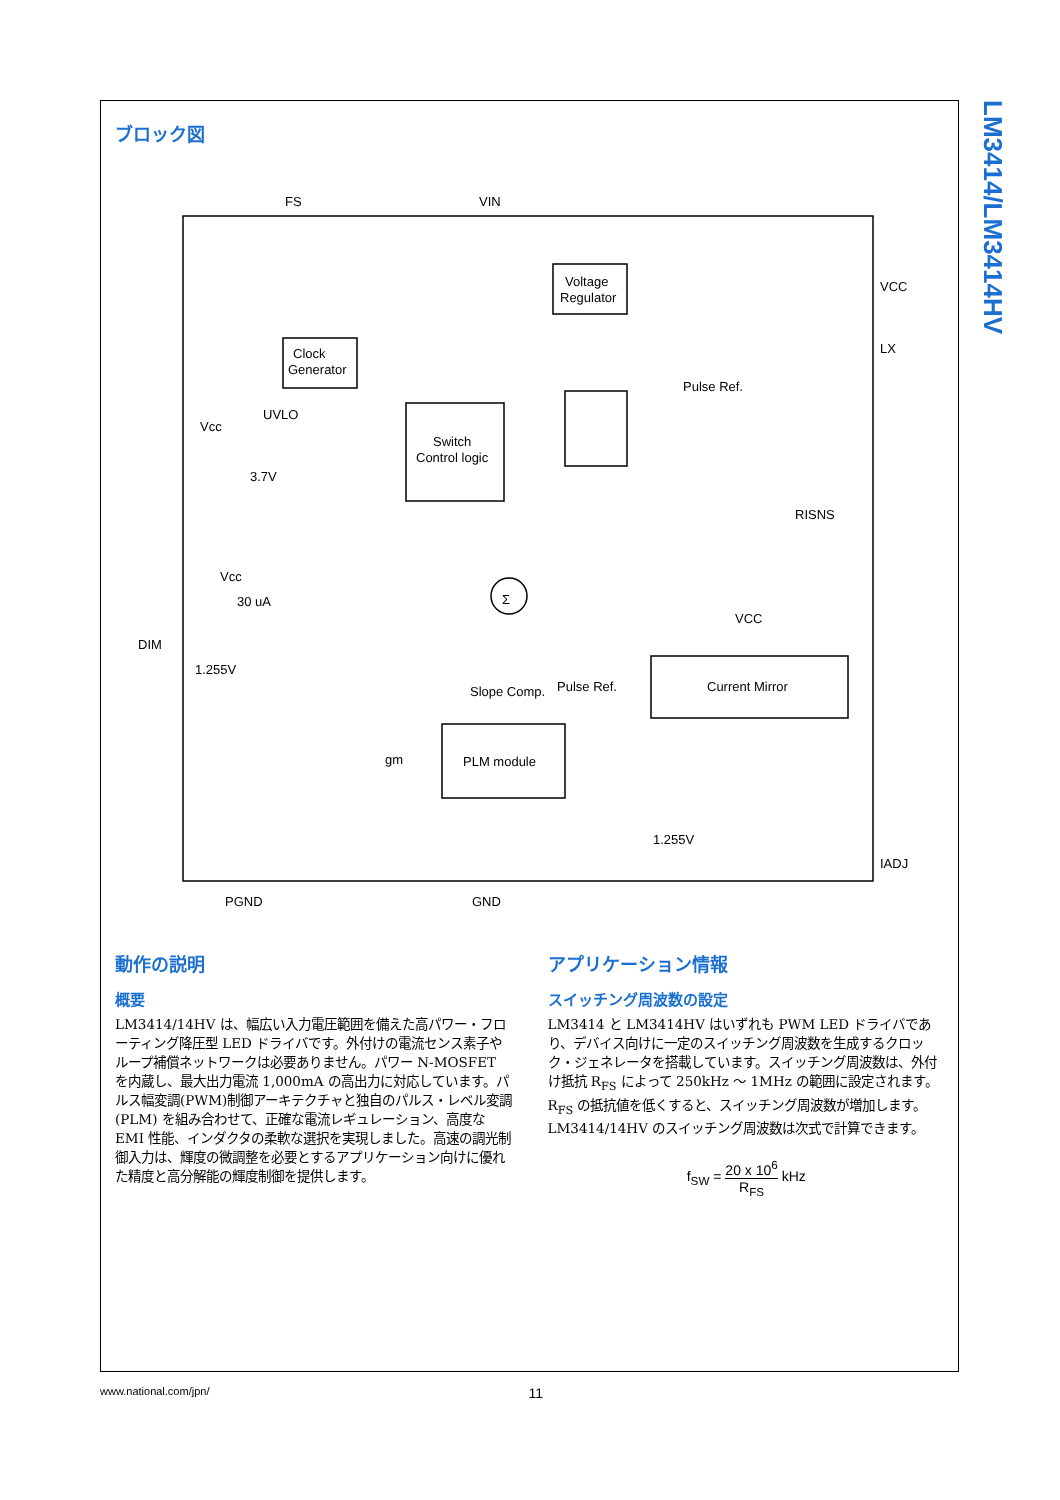LM3414/LM3414HV
ブロック図
FS
VIN
Voltage
Regulator
Clock
Generator
Switch
Control logic
Pulse Ref.
VCC
LX
UVLO
Vcc
3.7V
RISNS
Vcc
30 uA
DIM
1.255V
Slope Comp.
Pulse Ref.
VCC
Current Mirror
PLM module
gm
1.255V
IADJ
PGND
GND
Σ
動作の説明
概要
LM3414/14HV は、幅広い入力電圧範囲を備えた高パワー・フローティング降圧型 LED ドライバです。外付けの電流センス素子やループ補償ネットワークは必要ありません。パワー N-MOSFET を内蔵し、最大出力電流 1,000mA の高出力に対応しています。パルス幅変調(PWM)制御アーキテクチャと独自のパルス・レベル変調 (PLM) を組み合わせて、正確な電流レギュレーション、高度な EMI 性能、インダクタの柔軟な選択を実現しました。高速の調光制御入力は、輝度の微調整を必要とするアプリケーション向けに優れた精度と高分解能の輝度制御を提供します。
アプリケーション情報
スイッチング周波数の設定
LM3414 と LM3414HV はいずれも PWM LED ドライバであり、デバイス向けに一定のスイッチング周波数を生成するクロック・ジェネレータを搭載しています。スイッチング周波数は、外付け抵抗 R<sub>FS</sub> によって 250kHz ～ 1MHz の範囲に設定されます。R<sub>FS</sub> の抵抗値を低くすると、スイッチング周波数が増加します。LM3414/14HV のスイッチング周波数は次式で計算できます。
f<sub>SW</sub> = 20 x 10<sup>6</sup> R<sub>FS</sub> kHz
www.national.com/jpn/ 11